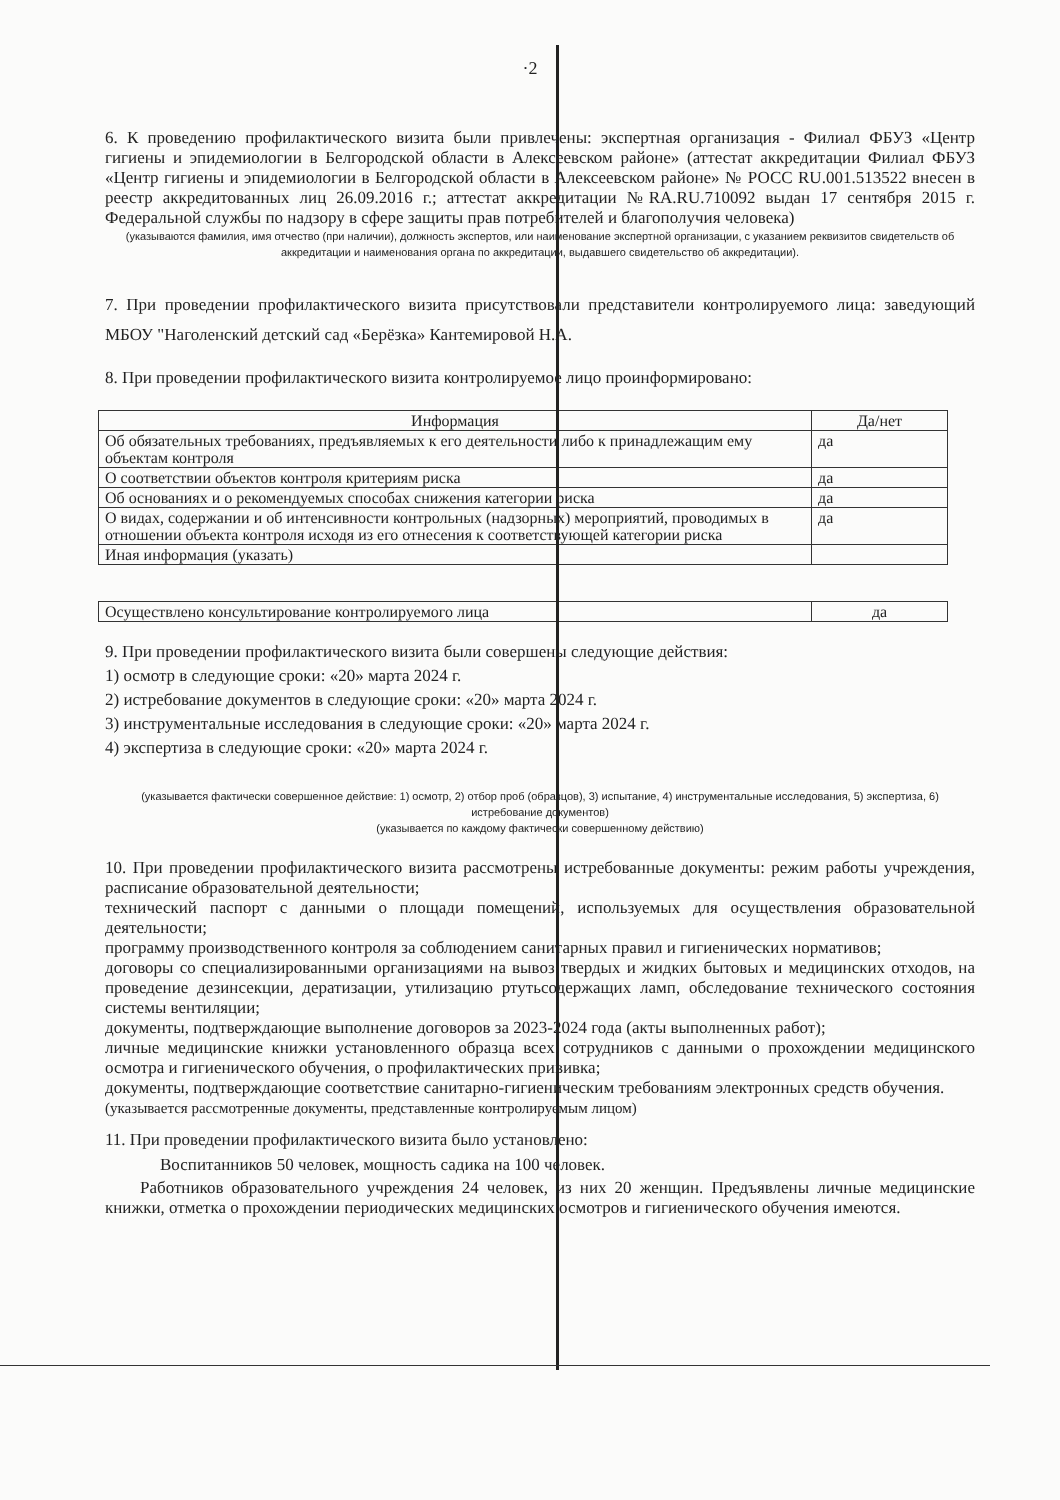·2
6. К проведению профилактического визита были привлечены: экспертная организация - Филиал ФБУЗ «Центр гигиены и эпидемиологии в Белгородской области в Алексеевском районе» (аттестат аккредитации Филиал ФБУЗ «Центр гигиены и эпидемиологии в Белгородской области в Алексеевском районе» № РОСС RU.001.513522 внесен в реестр аккредитованных лиц 26.09.2016 г.; аттестат аккредитации №RA.RU.710092 выдан 17 сентября 2015 г. Федеральной службы по надзору в сфере защиты прав потребителей и благополучия человека)
(указываются фамилия, имя отчество (при наличии), должность экспертов, или наименование экспертной организации, с указанием реквизитов свидетельств об аккредитации и наименования органа по аккредитации, выдавшего свидетельство об аккредитации).
7. При проведении профилактического визита присутствовали представители контролируемого лица: заведующий МБОУ "Наголенский детский сад «Берёзка» Кантемировой Н.А.
8. При проведении профилактического визита контролируемое лицо проинформировано:
| Информация | Да/нет |
| --- | --- |
| Об обязательных требованиях, предъявляемых к его деятельности либо к принадлежащим ему объектам контроля | да |
| О соответствии объектов контроля критериям риска | да |
| Об основаниях и о рекомендуемых способах снижения категории риска | да |
| О видах, содержании и об интенсивности контрольных (надзорных) мероприятий, проводимых в отношении объекта контроля исходя из его отнесения к соответствующей категории риска | да |
| Иная информация (указать) | |
| Осуществлено консультирование контролируемого лица | да |
9. При проведении профилактического визита были совершены следующие действия:
1) осмотр в следующие сроки: «20» марта 2024 г.
2) истребование документов в следующие сроки: «20» марта 2024 г.
3) инструментальные исследования в следующие сроки: «20» марта 2024 г.
4) экспертиза в следующие сроки: «20» марта 2024 г.
(указывается фактически совершенное действие: 1) осмотр, 2) отбор проб (образцов), 3) испытание, 4) инструментальные исследования, 5) экспертиза, 6) истребование документов)
(указывается по каждому фактически совершенному действию)
10. При проведении профилактического визита рассмотрены истребованные документы: режим работы учреждения, расписание образовательной деятельности;
технический паспорт с данными о площади помещений, используемых для осуществления образовательной деятельности;
программу производственного контроля за соблюдением санитарных правил и гигиенических нормативов;
договоры со специализированными организациями на вывоз твердых и жидких бытовых и медицинских отходов, на проведение дезинсекции, дератизации, утилизацию ртутьсодержащих ламп, обследование технического состояния системы вентиляции;
документы, подтверждающие выполнение договоров за 2023-2024 года (акты выполненных работ);
личные медицинские книжки установленного образца всех сотрудников с данными о прохождении медицинского осмотра и гигиенического обучения, о профилактических прививка;
документы, подтверждающие соответствие санитарно-гигиеническим требованиям электронных средств обучения.
(указывается рассмотренные документы, представленные контролируемым лицом)
11. При проведении профилактического визита было установлено:
Воспитанников 50 человек, мощность садика на 100 человек.
Работников образовательного учреждения 24 человек, из них 20 женщин. Предъявлены личные медицинские книжки, отметка о прохождении периодических медицинских осмотров и гигиенического обучения имеются.